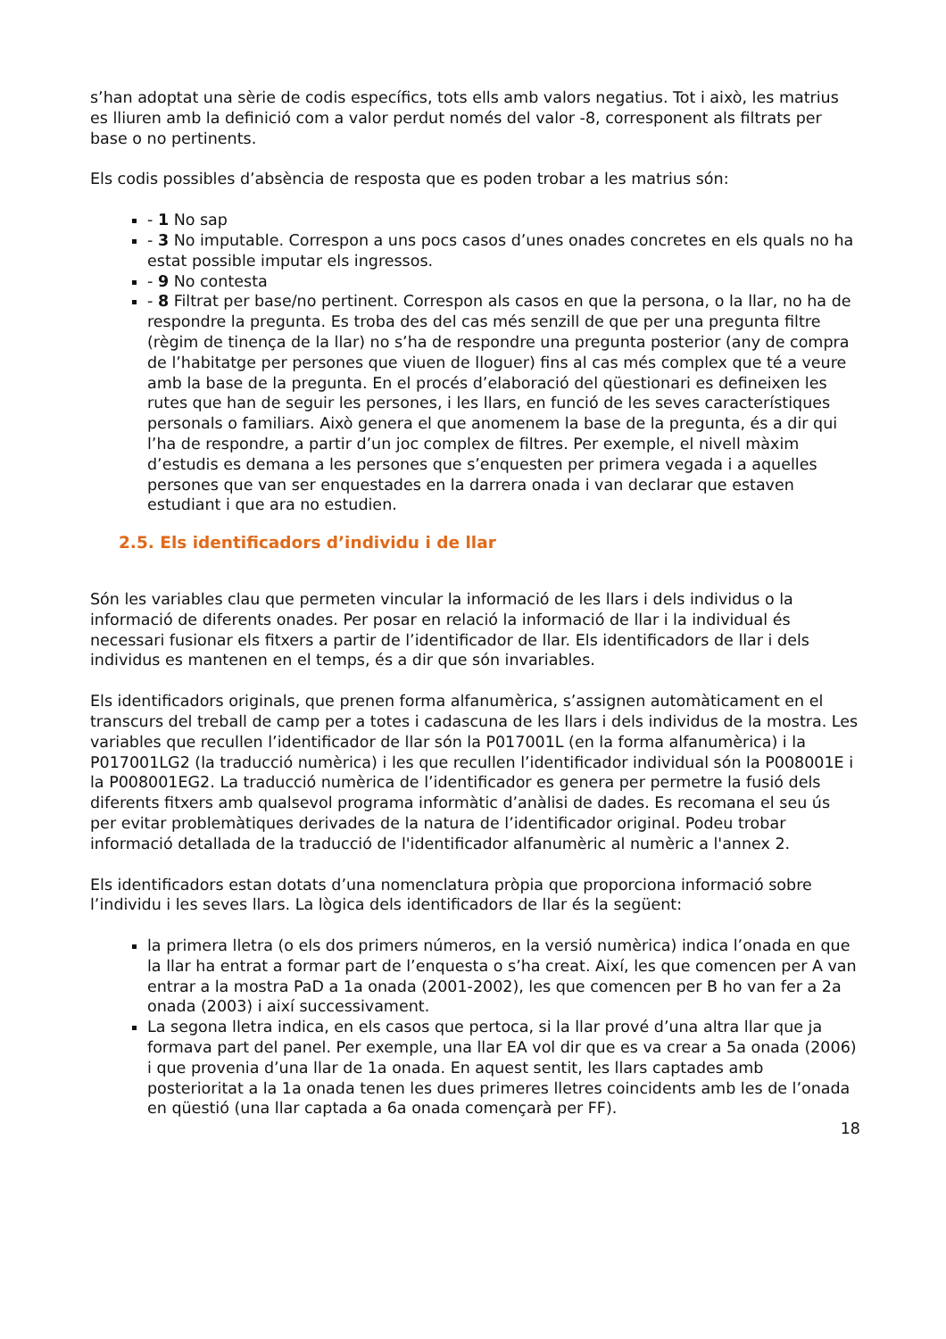s’han adoptat una sèrie de codis específics, tots ells amb valors negatius. Tot i això, les matrius es lliuren amb la definició com a valor perdut només del valor -8, corresponent als filtrats per base o no pertinents.
Els codis possibles d’absència de resposta que es poden trobar a les matrius són:
- 1 No sap
- 3 No imputable. Correspon a uns pocs casos d’unes onades concretes en els quals no ha estat possible imputar els ingressos.
- 9 No contesta
- 8 Filtrat per base/no pertinent. Correspon als casos en que la persona, o la llar, no ha de respondre la pregunta. Es troba des del cas més senzill de que per una pregunta filtre (règim de tinença de la llar) no s’ha de respondre una pregunta posterior (any de compra de l’habitatge per persones que viuen de lloguer) fins al cas més complex que té a veure amb la base de la pregunta. En el procés d’elaboració del qüestionari es defineixen les rutes que han de seguir les persones, i les llars, en funció de les seves característiques personals o familiars. Això genera el que anomenem la base de la pregunta, és a dir qui l’ha de respondre, a partir d’un joc complex de filtres. Per exemple, el nivell màxim d’estudis es demana a les persones que s’enquesten per primera vegada i a aquelles persones que van ser enquestades en la darrera onada i van declarar que estaven estudiant i que ara no estudien.
2.5. Els identificadors d’individu i de llar
Són les variables clau que permeten vincular la informació de les llars i dels individus o la informació de diferents onades. Per posar en relació la informació de llar i la individual és necessari fusionar els fitxers a partir de l’identificador de llar. Els identificadors de llar i dels individus es mantenen en el temps, és a dir que són invariables.
Els identificadors originals, que prenen forma alfanumèrica, s’assignen automàticament en el transcurs del treball de camp per a totes i cadascuna de les llars i dels individus de la mostra. Les variables que recullen l’identificador de llar són la P017001L (en la forma alfanumèrica) i la P017001LG2 (la traducció numèrica) i les que recullen l’identificador individual són la P008001E i la P008001EG2. La traducció numèrica de l’identificador es genera per permetre la fusió dels diferents fitxers amb qualsevol programa informàtic d’anàlisi de dades. Es recomana el seu ús per evitar problemàtiques derivades de la natura de l’identificador original. Podeu trobar informació detallada de la traducció de l'identificador alfanumèric al numèric a l'annex 2.
Els identificadors estan dotats d’una nomenclatura pròpia que proporciona informació sobre l’individu i les seves llars. La lògica dels identificadors de llar és la següent:
la primera lletra (o els dos primers números, en la versió numèrica) indica l’onada en que la llar ha entrat a formar part de l’enquesta o s’ha creat. Així, les que comencen per A van entrar a la mostra PaD a 1a onada (2001-2002), les que comencen per B ho van fer a 2a onada (2003) i així successivament.
La segona lletra indica, en els casos que pertoca, si la llar prové d’una altra llar que ja formava part del panel. Per exemple, una llar EA vol dir que es va crear a 5a onada (2006) i que provenia d’una llar de 1a onada. En aquest sentit, les llars captades amb posterioritat a la 1a onada tenen les dues primeres lletres coincidents amb les de l’onada en qüestió (una llar captada a 6a onada començarà per FF).
18